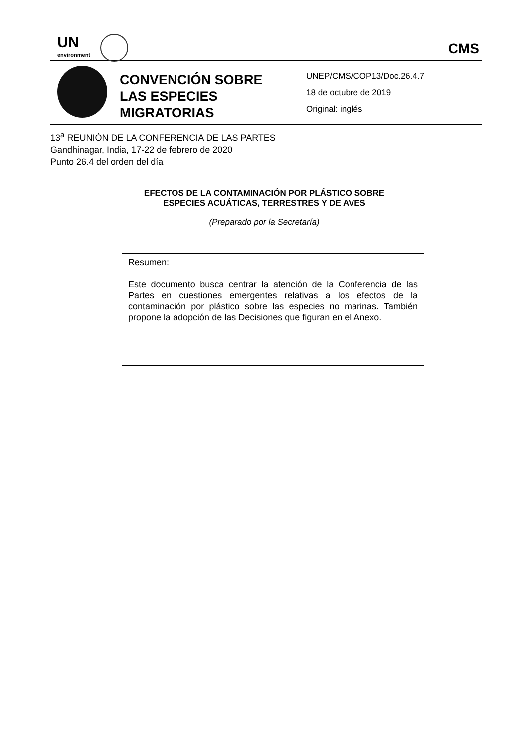UN
environment CMS
CONVENCIÓN SOBRE
LAS ESPECIES
MIGRATORIAS
UNEP/CMS/COP13/Doc.26.4.7
18 de octubre de 2019
Original: inglés
13<sup>a</sup> REUNIÓN DE LA CONFERENCIA DE LAS PARTES
Gandhinagar, India, 17-22 de febrero de 2020
Punto 26.4 del orden del día
EFECTOS DE LA CONTAMINACIÓN POR PLÁSTICO SOBRE
ESPECIES ACUÁTICAS, TERRESTRES Y DE AVES
(Preparado por la Secretaría)
Resumen:
Este documento busca centrar la atención de la Conferencia de las Partes en cuestiones emergentes relativas a los efectos de la contaminación por plástico sobre las especies no marinas. También propone la adopción de las Decisiones que figuran en el Anexo.